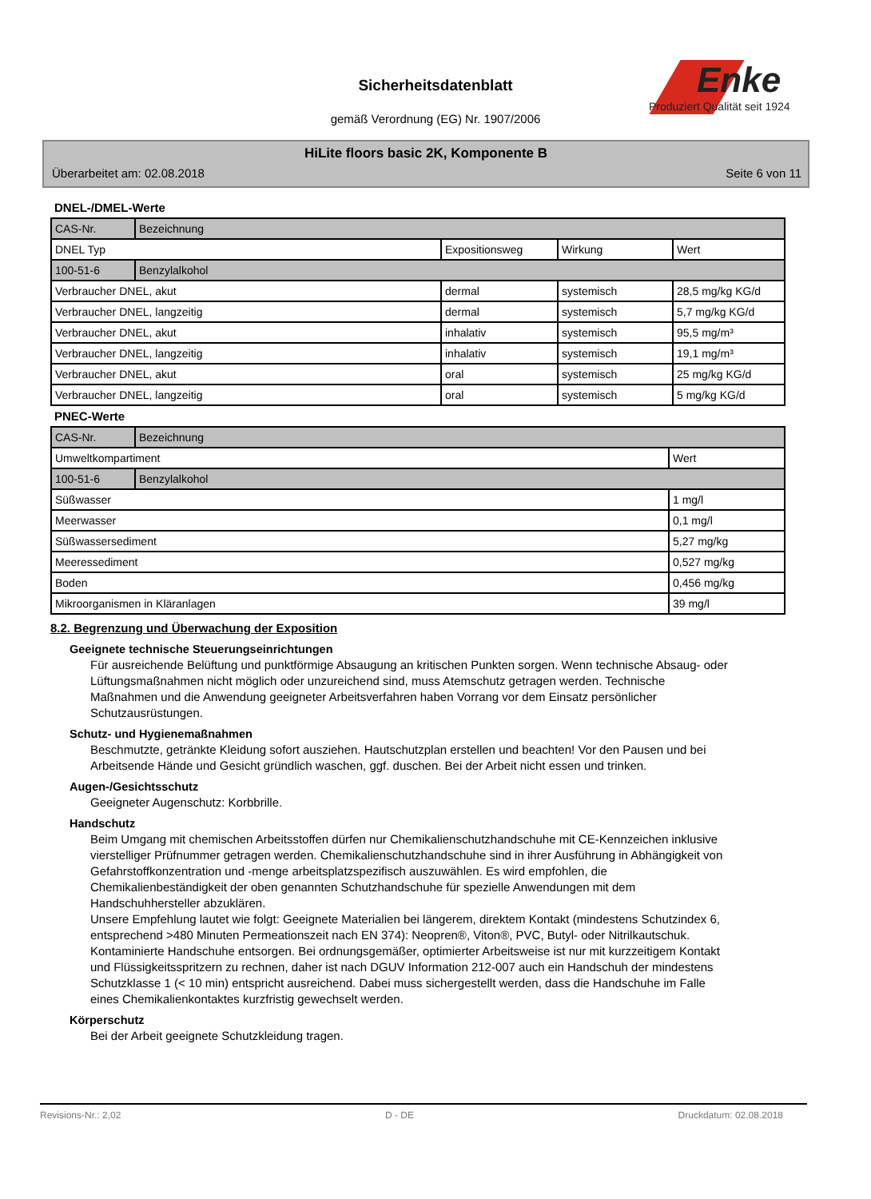Sicherheitsdatenblatt
gemäß Verordnung (EG) Nr. 1907/2006
Enke
Produziert Qualität seit 1924
HiLite floors basic 2K, Komponente B
Überarbeitet am: 02.08.2018 Seite 6 von 11
DNEL-/DMEL-Werte
| CAS-Nr. | Bezeichnung | | | |
| DNEL Typ | | Expositionsweg | Wirkung | Wert |
| 100-51-6 | Benzylalkohol | | | |
| Verbraucher DNEL, akut | | dermal | systemisch | 28,5 mg/kg KG/d |
| Verbraucher DNEL, langzeitig | | dermal | systemisch | 5,7 mg/kg KG/d |
| Verbraucher DNEL, akut | | inhalativ | systemisch | 95,5 mg/m³ |
| Verbraucher DNEL, langzeitig | | inhalativ | systemisch | 19,1 mg/m³ |
| Verbraucher DNEL, akut | | oral | systemisch | 25 mg/kg KG/d |
| Verbraucher DNEL, langzeitig | | oral | systemisch | 5 mg/kg KG/d |
PNEC-Werte
| CAS-Nr. | Bezeichnung | |
| Umweltkompartiment | | Wert |
| 100-51-6 | Benzylalkohol | |
| Süßwasser | | 1 mg/l |
| Meerwasser | | 0,1 mg/l |
| Süßwassersediment | | 5,27 mg/kg |
| Meeressediment | | 0,527 mg/kg |
| Boden | | 0,456 mg/kg |
| Mikroorganismen in Kläranlagen | | 39 mg/l |
8.2. Begrenzung und Überwachung der Exposition
Geeignete technische Steuerungseinrichtungen
Für ausreichende Belüftung und punktförmige Absaugung an kritischen Punkten sorgen. Wenn technische Absaug- oder Lüftungsmaßnahmen nicht möglich oder unzureichend sind, muss Atemschutz getragen werden. Technische Maßnahmen und die Anwendung geeigneter Arbeitsverfahren haben Vorrang vor dem Einsatz persönlicher Schutzausrüstungen.
Schutz- und Hygienemaßnahmen
Beschmutzte, getränkte Kleidung sofort ausziehen. Hautschutzplan erstellen und beachten! Vor den Pausen und bei Arbeitsende Hände und Gesicht gründlich waschen, ggf. duschen. Bei der Arbeit nicht essen und trinken.
Augen-/Gesichtsschutz
Geeigneter Augenschutz: Korbbrille.
Handschutz
Beim Umgang mit chemischen Arbeitsstoffen dürfen nur Chemikalienschutzhandschuhe mit CE-Kennzeichen inklusive vierstelliger Prüfnummer getragen werden. Chemikalienschutzhandschuhe sind in ihrer Ausführung in Abhängigkeit von Gefahrstoffkonzentration und -menge arbeitsplatzspezifisch auszuwählen. Es wird empfohlen, die Chemikalienbeständigkeit der oben genannten Schutzhandschuhe für spezielle Anwendungen mit dem Handschuhhersteller abzuklären.
Unsere Empfehlung lautet wie folgt: Geeignete Materialien bei längerem, direktem Kontakt (mindestens Schutzindex 6, entsprechend >480 Minuten Permeationszeit nach EN 374): Neopren®, Viton®, PVC, Butyl- oder Nitrilkautschuk. Kontaminierte Handschuhe entsorgen. Bei ordnungsgemäßer, optimierter Arbeitsweise ist nur mit kurzzeitigem Kontakt und Flüssigkeitsspritzern zu rechnen, daher ist nach DGUV Information 212-007 auch ein Handschuh der mindestens Schutzklasse 1 (< 10 min) entspricht ausreichend. Dabei muss sichergestellt werden, dass die Handschuhe im Falle eines Chemikalienkontaktes kurzfristig gewechselt werden.
Körperschutz
Bei der Arbeit geeignete Schutzkleidung tragen.
Revisions-Nr.: 2,02 D - DE Druckdatum: 02.08.2018